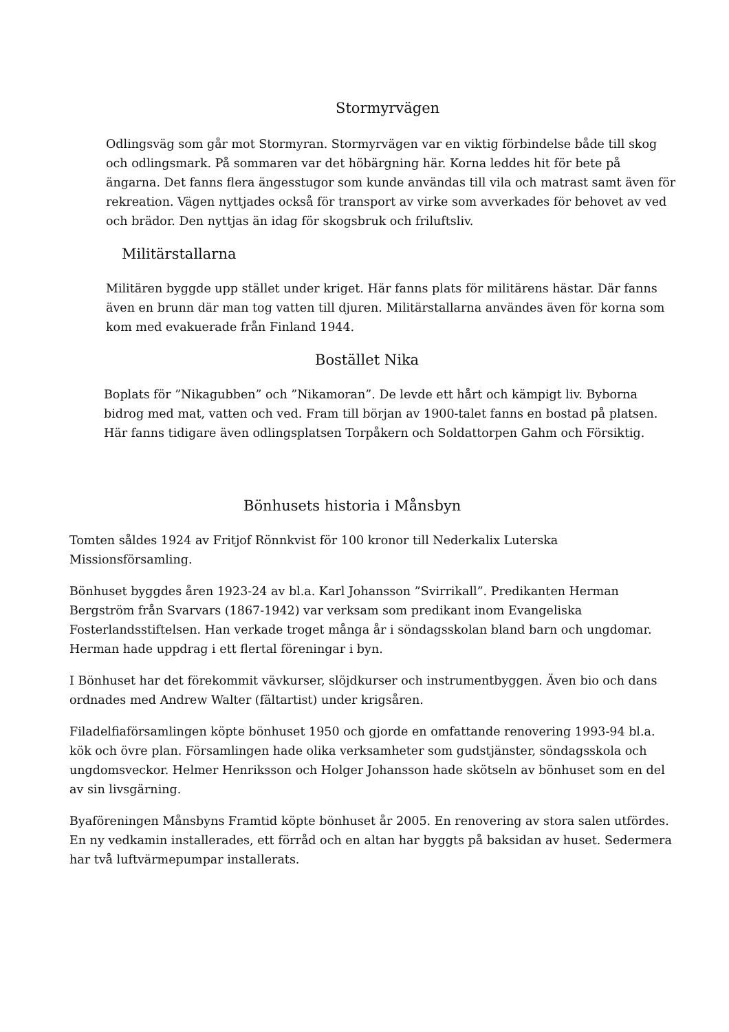Stormyrvägen
Odlingsväg som går mot Stormyran. Stormyrvägen var en viktig förbindelse både till skog och odlingsmark. På sommaren var det höbärgning här. Korna leddes hit för bete på ängarna. Det fanns flera ängesstugor som kunde användas till vila och matrast samt även för rekreation. Vägen nyttjades också för transport av virke som avverkades för behovet av ved och brädor. Den nyttjas än idag för skogsbruk och friluftsliv.
Militärstallarna
Militären byggde upp stället under kriget. Här fanns plats för militärens hästar. Där fanns även en brunn där man tog vatten till djuren. Militärstallarna användes även för korna som kom med evakuerade från Finland 1944.
Bostället Nika
Boplats för ”Nikagubben” och ”Nikamoran”. De levde ett hårt och kämpigt liv. Byborna bidrog med mat, vatten och ved. Fram till början av 1900-talet fanns en bostad på platsen. Här fanns tidigare även odlingsplatsen Torpåkern och Soldattorpen Gahm och Försiktig.
Bönhusets historia i Månsbyn
Tomten såldes 1924 av Fritjof Rönnkvist för 100 kronor till Nederkalix Luterska Missionsförsamling.
Bönhuset byggdes åren 1923-24 av bl.a. Karl Johansson ”Svirrikall”. Predikanten Herman Bergström från Svarvars (1867-1942) var verksam som predikant inom Evangeliska Fosterlandsstiftelsen. Han verkade troget många år i söndagsskolan bland barn och ungdomar. Herman hade uppdrag i ett flertal föreningar i byn.
I Bönhuset har det förekommit vävkurser, slöjdkurser och instrumentbyggen. Även bio och dans ordnades med Andrew Walter (fältartist) under krigsåren.
Filadelfiaförsamlingen köpte bönhuset 1950 och gjorde en omfattande renovering 1993-94 bl.a. kök och övre plan. Församlingen hade olika verksamheter som gudstjänster, söndagsskola och ungdomsveckor. Helmer Henriksson och Holger Johansson hade skötseln av bönhuset som en del av sin livsgärning.
Byaföreningen Månsbyns Framtid köpte bönhuset år 2005. En renovering av stora salen utfördes. En ny vedkamin installerades, ett förråd och en altan har byggts på baksidan av huset. Sedermera har två luftvärmepumpar installerats.